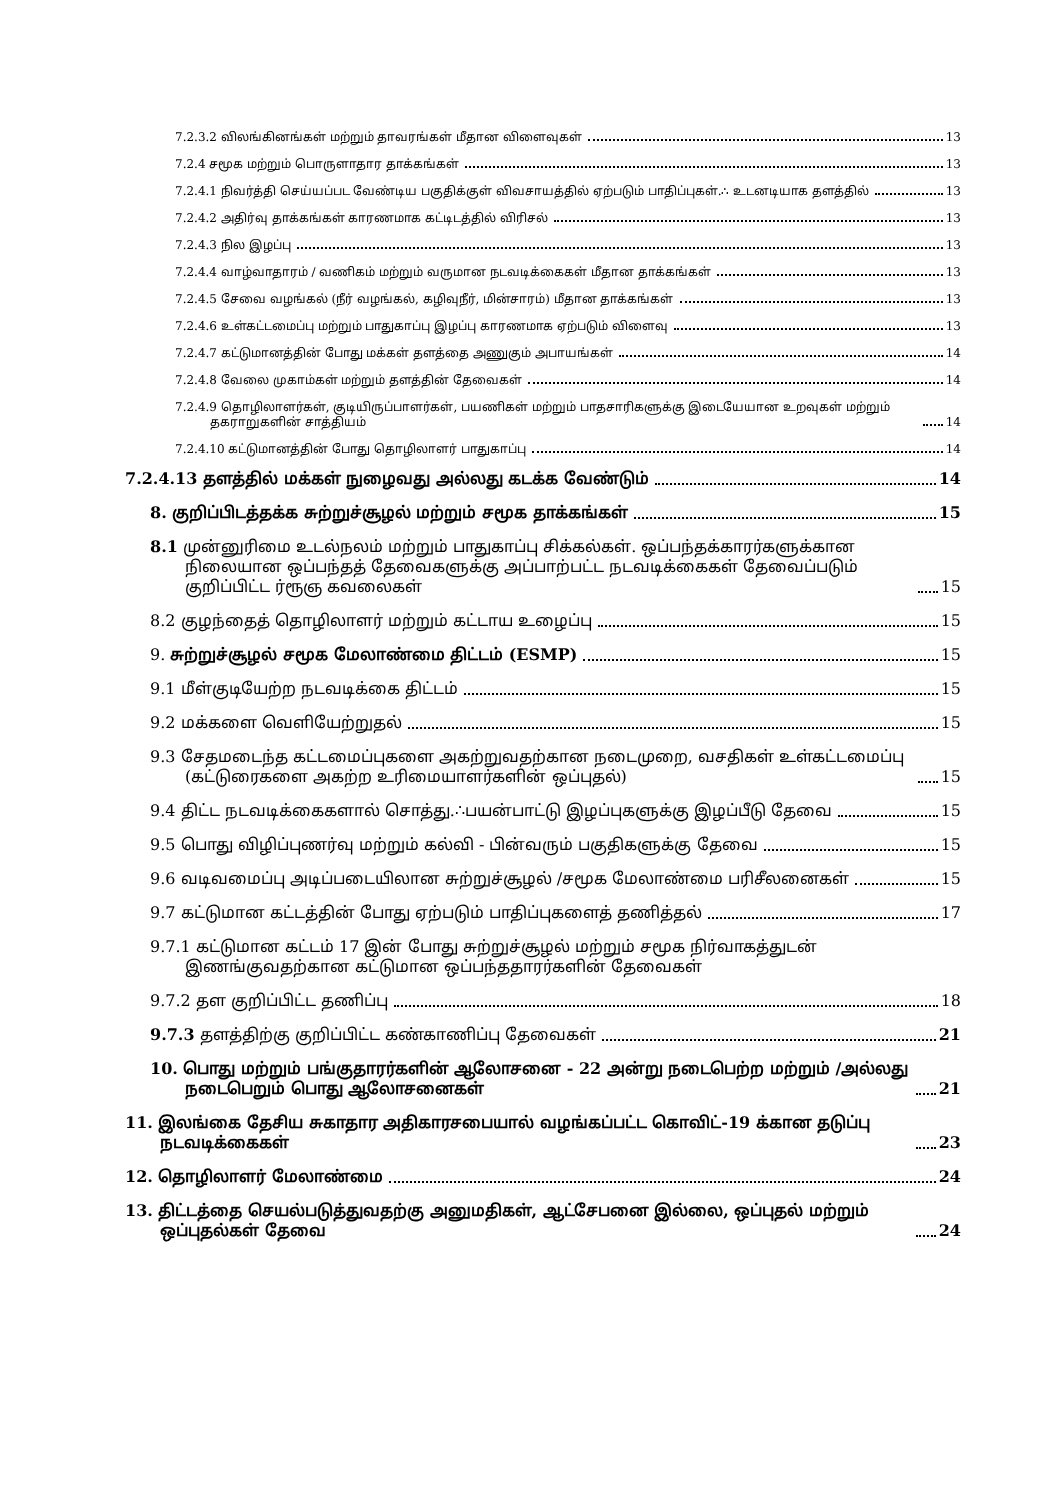7.2.3.2 விலங்கினங்கள் மற்றும் தாவரங்கள் மீதான விளைவுகள் 13
7.2.4 சமூக மற்றும் பொருளாதார தாக்கங்கள் 13
7.2.4.1 நிவர்த்தி செய்யப்பட வேண்டிய பகுதிக்குள் விவசாயத்தில் ஏற்படும் பாதிப்புகள்.∴ உடனடியாக தளத்தில் 13
7.2.4.2 அதிர்வு தாக்கங்கள் காரணமாக கட்டிடத்தில் விரிசல் 13
7.2.4.3 நில இழப்பு 13
7.2.4.4 வாழ்வாதாரம் / வணிகம் மற்றும் வருமான நடவடிக்கைகள் மீதான தாக்கங்கள் 13
7.2.4.5 சேவை வழங்கல் (நீர் வழங்கல், கழிவுநீர், மின்சாரம்) மீதான தாக்கங்கள் 13
7.2.4.6 உள்கட்டமைப்பு மற்றும் பாதுகாப்பு இழப்பு காரணமாக ஏற்படும் விளைவு 13
7.2.4.7 கட்டுமானத்தின் போது மக்கள் தளத்தை அணுகும் அபாயங்கள் 14
7.2.4.8 வேலை முகாம்கள் மற்றும் தளத்தின் தேவைகள் 14
7.2.4.9 தொழிலாளர்கள், குடியிருப்பாளர்கள், பயணிகள் மற்றும் பாதசாரிகளுக்கு இடையேயான உறவுகள் மற்றும் தகராறுகளின் சாத்தியம் 14
7.2.4.10 கட்டுமானத்தின் போது தொழிலாளர் பாதுகாப்பு 14
7.2.4.13 தளத்தில் மக்கள் நுழைவது அல்லது கடக்க வேண்டும் 14
8. குறிப்பிடத்தக்க சுற்றுச்சூழல் மற்றும் சமூக தாக்கங்கள் 15
8.1 முன்னுரிமை உடல்நலம் மற்றும் பாதுகாப்பு சிக்கல்கள். ஒப்பந்தக்காரர்களுக்கான நிலையான ஒப்பந்தத் தேவைகளுக்கு அப்பாற்பட்ட நடவடிக்கைகள் தேவைப்படும் குறிப்பிட்ட ர்ரூஞ கவலைகள் 15
8.2 குழந்தைத் தொழிலாளர் மற்றும் கட்டாய உழைப்பு 15
9. சுற்றுச்சூழல் சமூக மேலாண்மை திட்டம் (ESMP) 15
9.1 மீள்குடியேற்ற நடவடிக்கை திட்டம் 15
9.2 மக்களை வெளியேற்றுதல் 15
9.3 சேதமடைந்த கட்டமைப்புகளை அகற்றுவதற்கான நடைமுறை, வசதிகள் உள்கட்டமைப்பு (கட்டுரைகளை அகற்ற உரிமையாளர்களின் ஒப்புதல்) 15
9.4 திட்ட நடவடிக்கைகளால் சொத்து.∴பயன்பாட்டு இழப்புகளுக்கு இழப்பீடு தேவை 15
9.5 பொது விழிப்புணர்வு மற்றும் கல்வி - பின்வரும் பகுதிகளுக்கு தேவை 15
9.6 வடிவமைப்பு அடிப்படையிலான சுற்றுச்சூழல் /சமூக மேலாண்மை பரிசீலனைகள் 15
9.7 கட்டுமான கட்டத்தின் போது ஏற்படும் பாதிப்புகளைத் தணித்தல் 17
9.7.1 கட்டுமான கட்டம் 17 இன் போது சுற்றுச்சூழல் மற்றும் சமூக நிர்வாகத்துடன் இணங்குவதற்கான கட்டுமான ஒப்பந்ததாரர்களின் தேவைகள்
9.7.2 தள குறிப்பிட்ட தணிப்பு 18
9.7.3 தளத்திற்கு குறிப்பிட்ட கண்காணிப்பு தேவைகள் 21
10. பொது மற்றும் பங்குதாரர்களின் ஆலோசனை - 22 அன்று நடைபெற்ற மற்றும் /அல்லது நடைபெறும் பொது ஆலோசனைகள் 21
11. இலங்கை தேசிய சுகாதார அதிகாரசபையால் வழங்கப்பட்ட கொவிட்-19 க்கான தடுப்பு நடவடிக்கைகள் 23
12. தொழிலாளர் மேலாண்மை 24
13. திட்டத்தை செயல்படுத்துவதற்கு அனுமதிகள், ஆட்சேபனை இல்லை, ஒப்புதல் மற்றும் ஒப்புதல்கள் தேவை 24